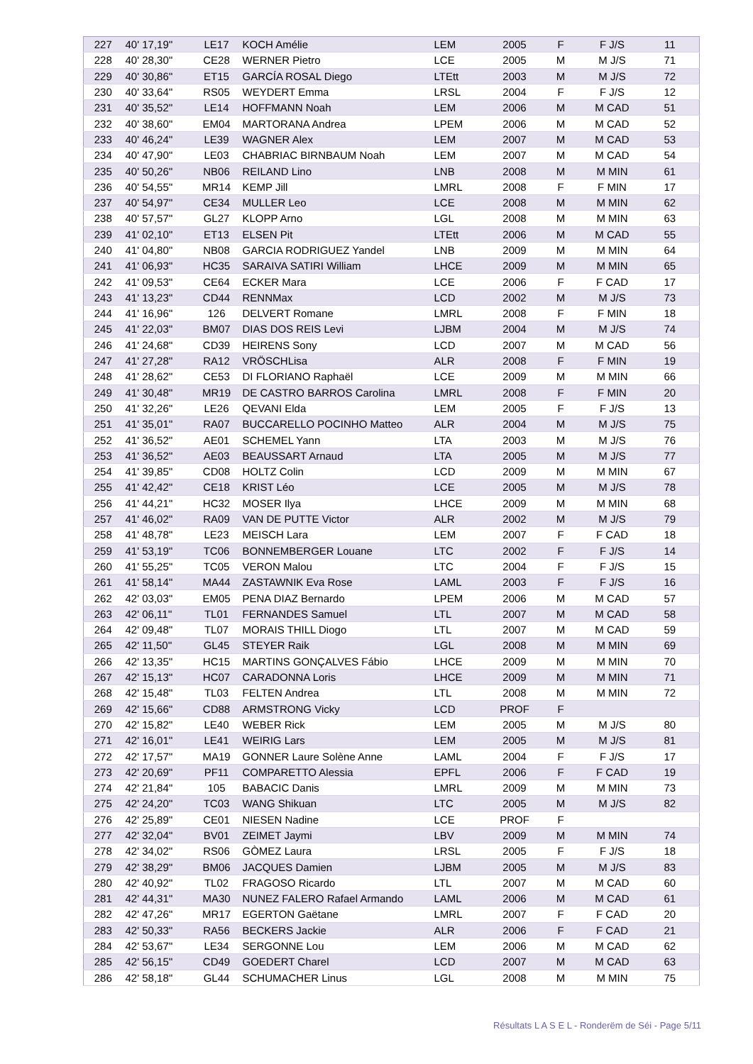| 227 | 40' 17,19'' | LE17 | KOCH Amélie | LEM | 2005 | F | F J/S | 11 |
| 228 | 40' 28,30'' | CE28 | WERNER Pietro | LCE | 2005 | M | M J/S | 71 |
| 229 | 40' 30,86'' | ET15 | GARCÍA ROSAL Diego | LTEtt | 2003 | M | M J/S | 72 |
| 230 | 40' 33,64'' | RS05 | WEYDERT Emma | LRSL | 2004 | F | F J/S | 12 |
| 231 | 40' 35,52'' | LE14 | HOFFMANN Noah | LEM | 2006 | M | M CAD | 51 |
| 232 | 40' 38,60'' | EM04 | MARTORANA Andrea | LPEM | 2006 | M | M CAD | 52 |
| 233 | 40' 46,24'' | LE39 | WAGNER Alex | LEM | 2007 | M | M CAD | 53 |
| 234 | 40' 47,90'' | LE03 | CHABRIAC BIRNBAUM Noah | LEM | 2007 | M | M CAD | 54 |
| 235 | 40' 50,26'' | NB06 | REILAND Lino | LNB | 2008 | M | M MIN | 61 |
| 236 | 40' 54,55'' | MR14 | KEMP Jill | LMRL | 2008 | F | F MIN | 17 |
| 237 | 40' 54,97'' | CE34 | MULLER Leo | LCE | 2008 | M | M MIN | 62 |
| 238 | 40' 57,57'' | GL27 | KLOPP Arno | LGL | 2008 | M | M MIN | 63 |
| 239 | 41' 02,10'' | ET13 | ELSEN Pit | LTEtt | 2006 | M | M CAD | 55 |
| 240 | 41' 04,80'' | NB08 | GARCIA RODRIGUEZ Yandel | LNB | 2009 | M | M MIN | 64 |
| 241 | 41' 06,93'' | HC35 | SARAIVA SATIRI William | LHCE | 2009 | M | M MIN | 65 |
| 242 | 41' 09,53'' | CE64 | ECKER Mara | LCE | 2006 | F | F CAD | 17 |
| 243 | 41' 13,23'' | CD44 | RENNMax | LCD | 2002 | M | M J/S | 73 |
| 244 | 41' 16,96'' | 126 | DELVERT Romane | LMRL | 2008 | F | F MIN | 18 |
| 245 | 41' 22,03'' | BM07 | DIAS DOS REIS Levi | LJBM | 2004 | M | M J/S | 74 |
| 246 | 41' 24,68'' | CD39 | HEIRENS Sony | LCD | 2007 | M | M CAD | 56 |
| 247 | 41' 27,28'' | RA12 | VRÖSCHLisa | ALR | 2008 | F | F MIN | 19 |
| 248 | 41' 28,62'' | CE53 | DI FLORIANO Raphaël | LCE | 2009 | M | M MIN | 66 |
| 249 | 41' 30,48'' | MR19 | DE CASTRO BARROS Carolina | LMRL | 2008 | F | F MIN | 20 |
| 250 | 41' 32,26'' | LE26 | QEVANI Elda | LEM | 2005 | F | F J/S | 13 |
| 251 | 41' 35,01'' | RA07 | BUCCARELLO POCINHO Matteo | ALR | 2004 | M | M J/S | 75 |
| 252 | 41' 36,52'' | AE01 | SCHEMEL Yann | LTA | 2003 | M | M J/S | 76 |
| 253 | 41' 36,52'' | AE03 | BEAUSSART Arnaud | LTA | 2005 | M | M J/S | 77 |
| 254 | 41' 39,85'' | CD08 | HOLTZ Colin | LCD | 2009 | M | M MIN | 67 |
| 255 | 41' 42,42'' | CE18 | KRIST Léo | LCE | 2005 | M | M J/S | 78 |
| 256 | 41' 44,21'' | HC32 | MOSER Ilya | LHCE | 2009 | M | M MIN | 68 |
| 257 | 41' 46,02'' | RA09 | VAN DE PUTTE Victor | ALR | 2002 | M | M J/S | 79 |
| 258 | 41' 48,78'' | LE23 | MEISCH Lara | LEM | 2007 | F | F CAD | 18 |
| 259 | 41' 53,19'' | TC06 | BONNEMBERGER Louane | LTC | 2002 | F | F J/S | 14 |
| 260 | 41' 55,25'' | TC05 | VERON Malou | LTC | 2004 | F | F J/S | 15 |
| 261 | 41' 58,14'' | MA44 | ZASTAWNIK Eva Rose | LAML | 2003 | F | F J/S | 16 |
| 262 | 42' 03,03'' | EM05 | PENA DIAZ Bernardo | LPEM | 2006 | M | M CAD | 57 |
| 263 | 42' 06,11'' | TL01 | FERNANDES Samuel | LTL | 2007 | M | M CAD | 58 |
| 264 | 42' 09,48'' | TL07 | MORAIS THILL Diogo | LTL | 2007 | M | M CAD | 59 |
| 265 | 42' 11,50'' | GL45 | STEYER Raik | LGL | 2008 | M | M MIN | 69 |
| 266 | 42' 13,35'' | HC15 | MARTINS GONÇALVES Fábio | LHCE | 2009 | M | M MIN | 70 |
| 267 | 42' 15,13'' | HC07 | CARADONNA Loris | LHCE | 2009 | M | M MIN | 71 |
| 268 | 42' 15,48'' | TL03 | FELTEN Andrea | LTL | 2008 | M | M MIN | 72 |
| 269 | 42' 15,66'' | CD88 | ARMSTRONG Vicky | LCD | PROF | F | | |
| 270 | 42' 15,82'' | LE40 | WEBER Rick | LEM | 2005 | M | M J/S | 80 |
| 271 | 42' 16,01'' | LE41 | WEIRIG Lars | LEM | 2005 | M | M J/S | 81 |
| 272 | 42' 17,57'' | MA19 | GONNER Laure Solène Anne | LAML | 2004 | F | F J/S | 17 |
| 273 | 42' 20,69'' | PF11 | COMPARETTO Alessia | EPFL | 2006 | F | F CAD | 19 |
| 274 | 42' 21,84'' | 105 | BABACIC Danis | LMRL | 2009 | M | M MIN | 73 |
| 275 | 42' 24,20'' | TC03 | WANG Shikuan | LTC | 2005 | M | M J/S | 82 |
| 276 | 42' 25,89'' | CE01 | NIESEN Nadine | LCE | PROF | F | | |
| 277 | 42' 32,04'' | BV01 | ZEIMET Jaymi | LBV | 2009 | M | M MIN | 74 |
| 278 | 42' 34,02'' | RS06 | GÒMEZ Laura | LRSL | 2005 | F | F J/S | 18 |
| 279 | 42' 38,29'' | BM06 | JACQUES Damien | LJBM | 2005 | M | M J/S | 83 |
| 280 | 42' 40,92'' | TL02 | FRAGOSO Ricardo | LTL | 2007 | M | M CAD | 60 |
| 281 | 42' 44,31'' | MA30 | NUNEZ FALERO Rafael Armando | LAML | 2006 | M | M CAD | 61 |
| 282 | 42' 47,26'' | MR17 | EGERTON Gaëtane | LMRL | 2007 | F | F CAD | 20 |
| 283 | 42' 50,33'' | RA56 | BECKERS Jackie | ALR | 2006 | F | F CAD | 21 |
| 284 | 42' 53,67'' | LE34 | SERGONNE Lou | LEM | 2006 | M | M CAD | 62 |
| 285 | 42' 56,15'' | CD49 | GOEDERT Charel | LCD | 2007 | M | M CAD | 63 |
| 286 | 42' 58,18'' | GL44 | SCHUMACHER Linus | LGL | 2008 | M | M MIN | 75 |
Résultats L A S E L - Ronderëm de Séi - Page 5/11